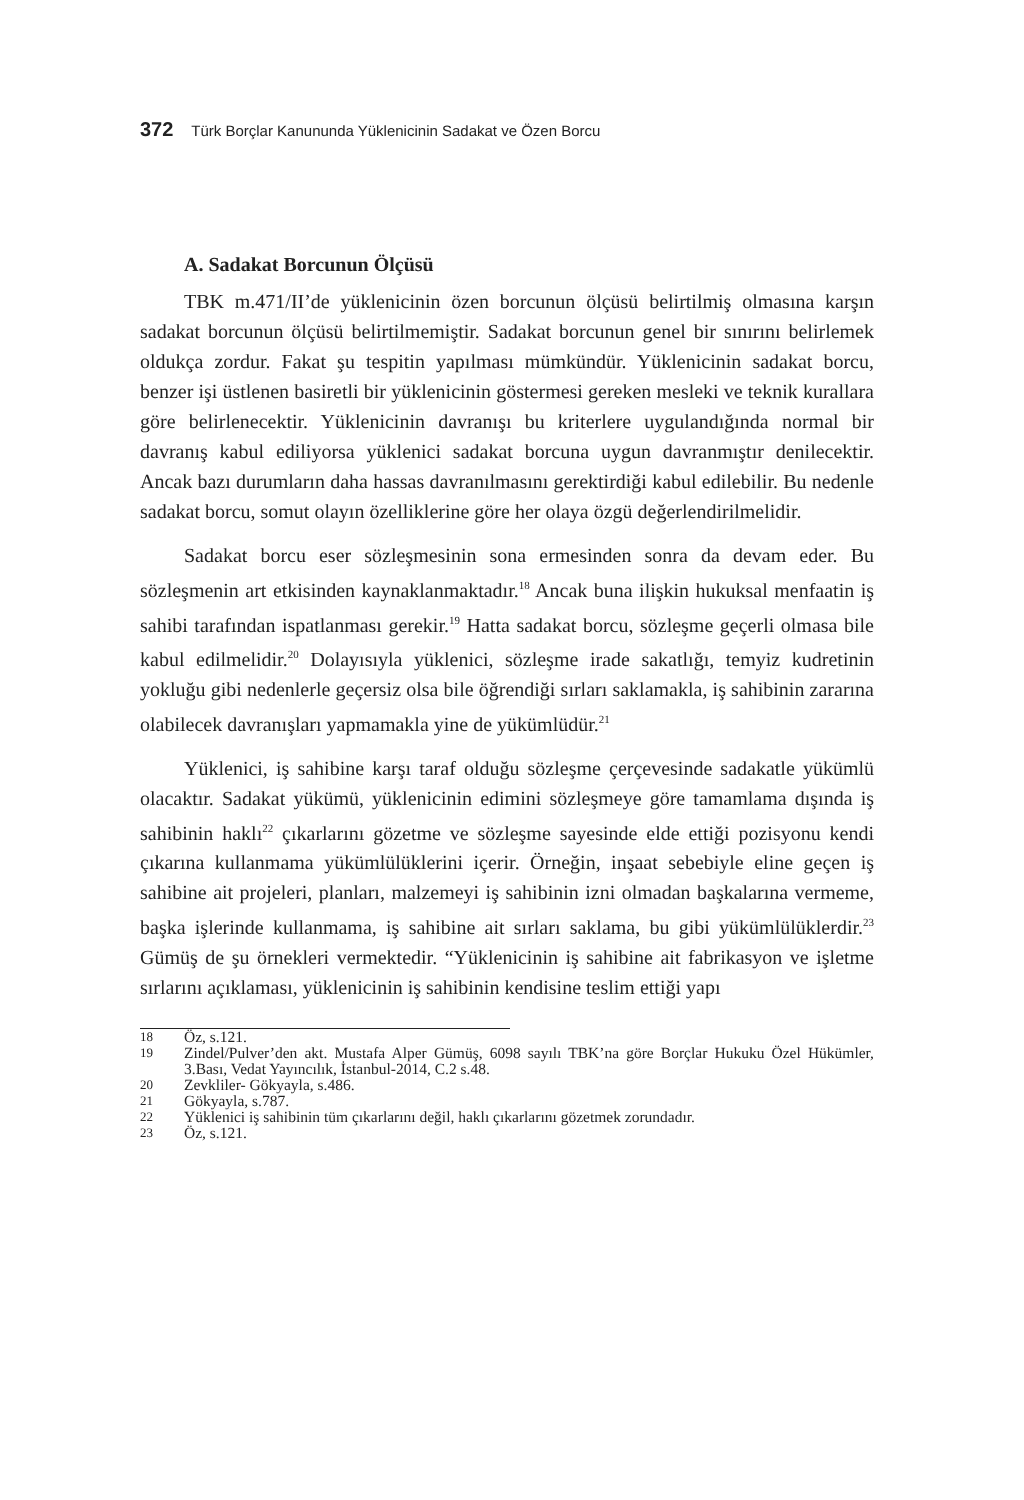372 Türk Borçlar Kanununda Yüklenicinin Sadakat ve Özen Borcu
A. Sadakat Borcunun Ölçüsü
TBK m.471/II’de yüklenicinin özen borcunun ölçüsü belirtilmiş olmasına karşın sadakat borcunun ölçüsü belirtilmemiştir. Sadakat borcunun genel bir sınırını belirlemek oldukça zordur. Fakat şu tespitin yapılması mümkündür. Yüklenicinin sadakat borcu, benzer işi üstlenen basiretli bir yüklenicinin göstermesi gereken mesleki ve teknik kurallara göre belirlenecektir. Yüklenicinin davranışı bu kriterlere uygulandığında normal bir davranış kabul ediliyorsa yüklenici sadakat borcuna uygun davranmıştır denilecektir. Ancak bazı durumların daha hassas davranılmasını gerektirdiği kabul edilebilir. Bu nedenle sadakat borcu, somut olayın özelliklerine göre her olaya özgü değerlendirilmelidir.
Sadakat borcu eser sözleşmesinin sona ermesinden sonra da devam eder. Bu sözleşmenin art etkisinden kaynaklanmaktadır.<sup>18</sup> Ancak buna ilişkin hukuksal menfaatin iş sahibi tarafından ispatlanması gerekir.<sup>19</sup> Hatta sadakat borcu, sözleşme geçerli olmasa bile kabul edilmelidir.<sup>20</sup> Dolayısıyla yüklenici, sözleşme irade sakatlığı, temyiz kudretinin yokluğu gibi nedenlerle geçersiz olsa bile öğrendiği sırları saklamakla, iş sahibinin zararına olabilecek davranışları yapmamakla yine de yükümlüdür.<sup>21</sup>
Yüklenici, iş sahibine karşı taraf olduğu sözleşme çerçevesinde sadakatle yükümlü olacaktır. Sadakat yükümü, yüklenicinin edimini sözleşmeye göre tamamlama dışında iş sahibinin haklı<sup>22</sup> çıkarlarını gözetme ve sözleşme sayesinde elde ettiği pozisyonu kendi çıkarına kullanmama yükümlülüklerini içerir. Örneğin, inşaat sebebiyle eline geçen iş sahibine ait projeleri, planları, malzemeyi iş sahibinin izni olmadan başkalarına vermeme, başka işlerinde kullanmama, iş sahibine ait sırları saklama, bu gibi yükümlülüklerdir.<sup>23</sup> Gümüş de şu örnekleri vermektedir. “Yüklenicinin iş sahibine ait fabrikasyon ve işletme sırlarını açıklaması, yüklenicinin iş sahibinin kendisine teslim ettiği yapı
18
Öz, s.121.
19
Zindel/Pulver’den akt. Mustafa Alper Gümüş, 6098 sayılı TBK’na göre Borçlar Hukuku Özel Hükümler, 3.Bası, Vedat Yayıncılık, İstanbul-2014, C.2 s.48.
20
Zevkliler- Gökyayla, s.486.
21
Gökyayla, s.787.
22
Yüklenici iş sahibinin tüm çıkarlarını değil, haklı çıkarlarını gözetmek zorundadır.
23
Öz, s.121.